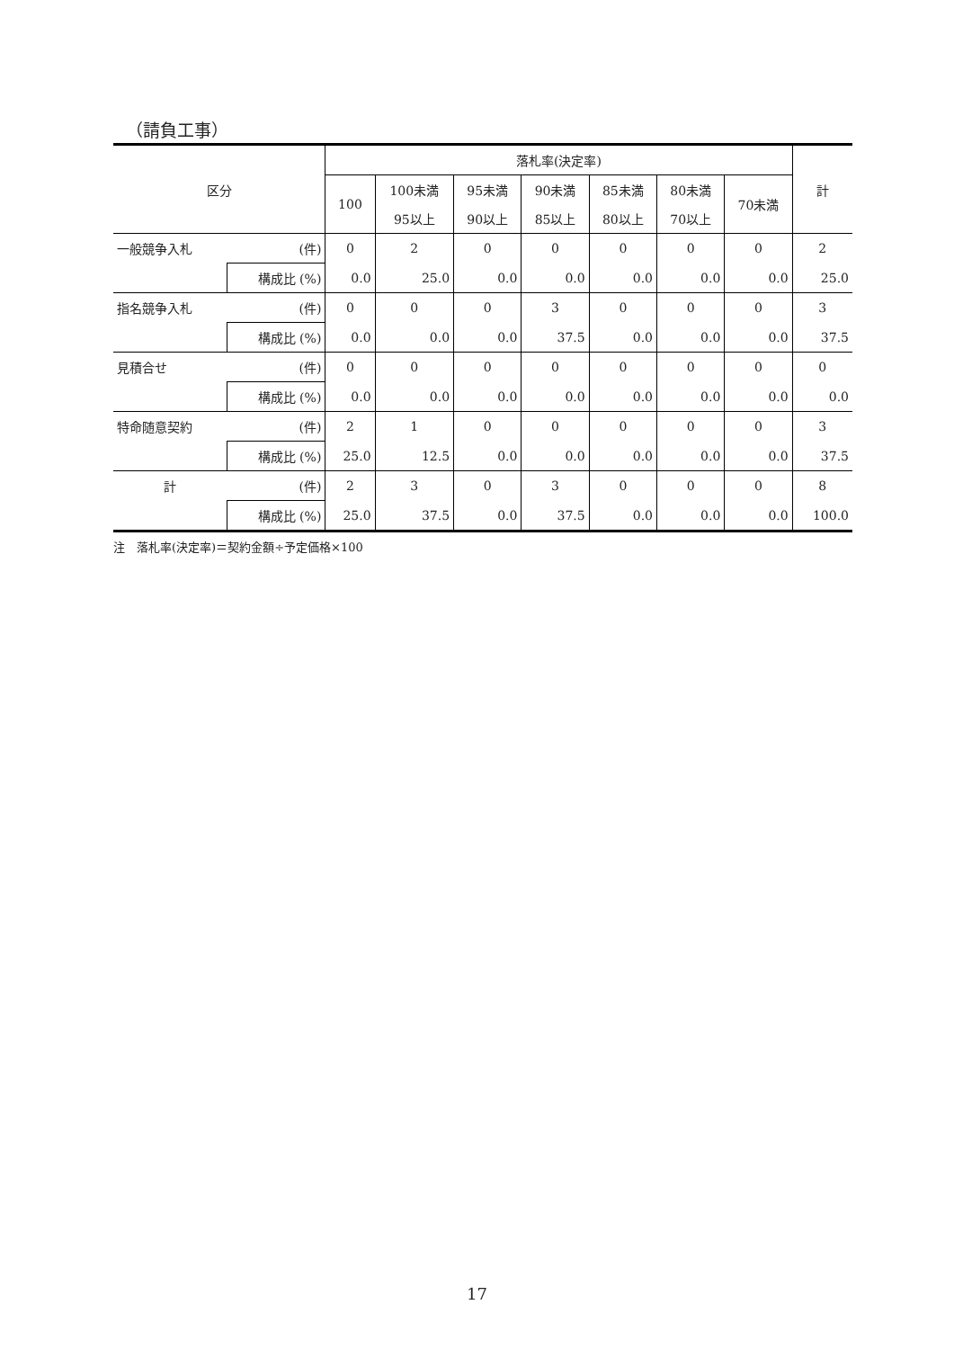（請負工事）
| 区分 | | 落札率(決定率) | | | | | | | 計 |
| --- | --- | --- | --- | --- | --- | --- | --- | --- | --- |
| | | 100 | 100未満 | 95未満 | 90未満 | 85未満 | 80未満 | 70未満 | |
| | | | 95以上 | 90以上 | 85以上 | 80以上 | 70以上 | | |
| 一般競争入札 | (件) | 0 | 2 | 0 | 0 | 0 | 0 | 0 | 2 |
| | 構成比 (%) | 0.0 | 25.0 | 0.0 | 0.0 | 0.0 | 0.0 | 0.0 | 25.0 |
| 指名競争入札 | (件) | 0 | 0 | 0 | 3 | 0 | 0 | 0 | 3 |
| | 構成比 (%) | 0.0 | 0.0 | 0.0 | 37.5 | 0.0 | 0.0 | 0.0 | 37.5 |
| 見積合せ | (件) | 0 | 0 | 0 | 0 | 0 | 0 | 0 | 0 |
| | 構成比 (%) | 0.0 | 0.0 | 0.0 | 0.0 | 0.0 | 0.0 | 0.0 | 0.0 |
| 特命随意契約 | (件) | 2 | 1 | 0 | 0 | 0 | 0 | 0 | 3 |
| | 構成比 (%) | 25.0 | 12.5 | 0.0 | 0.0 | 0.0 | 0.0 | 0.0 | 37.5 |
| 計 | (件) | 2 | 3 | 0 | 3 | 0 | 0 | 0 | 8 |
| | 構成比 (%) | 25.0 | 37.5 | 0.0 | 37.5 | 0.0 | 0.0 | 0.0 | 100.0 |
注　落札率(決定率)＝契約金額÷予定価格×100
17